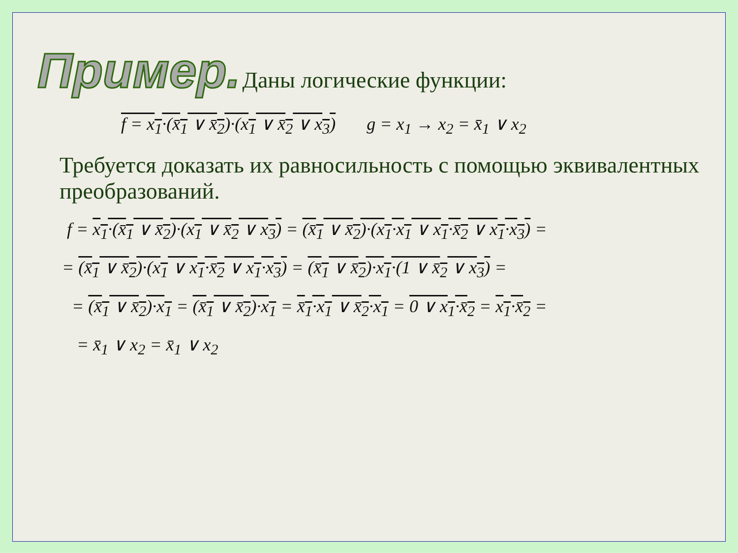Пример.
Даны логические функции:
f = x<sub>1</sub>·(x̄<sub>1</sub> ∨ x̄<sub>2</sub>)·(x<sub>1</sub> ∨ x̄<sub>2</sub> ∨ x<sub>3</sub>) g = x<sub>1</sub> → x<sub>2</sub> = x̄<sub>1</sub> ∨ x<sub>2</sub>
Требуется доказать их равносильность с помощью эквивалентных преобразований.
f = x<sub>1</sub>·(x̄<sub>1</sub> ∨ x̄<sub>2</sub>)·(x<sub>1</sub> ∨ x̄<sub>2</sub> ∨ x<sub>3</sub>) = (x̄<sub>1</sub> ∨ x̄<sub>2</sub>)·(x<sub>1</sub>·x<sub>1</sub> ∨ x<sub>1</sub>·x̄<sub>2</sub> ∨ x<sub>1</sub>·x<sub>3</sub>) =
= (x̄<sub>1</sub> ∨ x̄<sub>2</sub>)·(x<sub>1</sub> ∨ x<sub>1</sub>·x̄<sub>2</sub> ∨ x<sub>1</sub>·x<sub>3</sub>) = (x̄<sub>1</sub> ∨ x̄<sub>2</sub>)·x<sub>1</sub>·(1 ∨ x̄<sub>2</sub> ∨ x<sub>3</sub>) =
= (x̄<sub>1</sub> ∨ x̄<sub>2</sub>)·x<sub>1</sub> = (x̄<sub>1</sub> ∨ x̄<sub>2</sub>)·x<sub>1</sub> = x̄<sub>1</sub>·x<sub>1</sub> ∨ x̄<sub>2</sub>·x<sub>1</sub> = 0 ∨ x<sub>1</sub>·x̄<sub>2</sub> = x<sub>1</sub>·x̄<sub>2</sub> =
= x̄<sub>1</sub> ∨ x<sub>2</sub> = x̄<sub>1</sub> ∨ x<sub>2</sub>